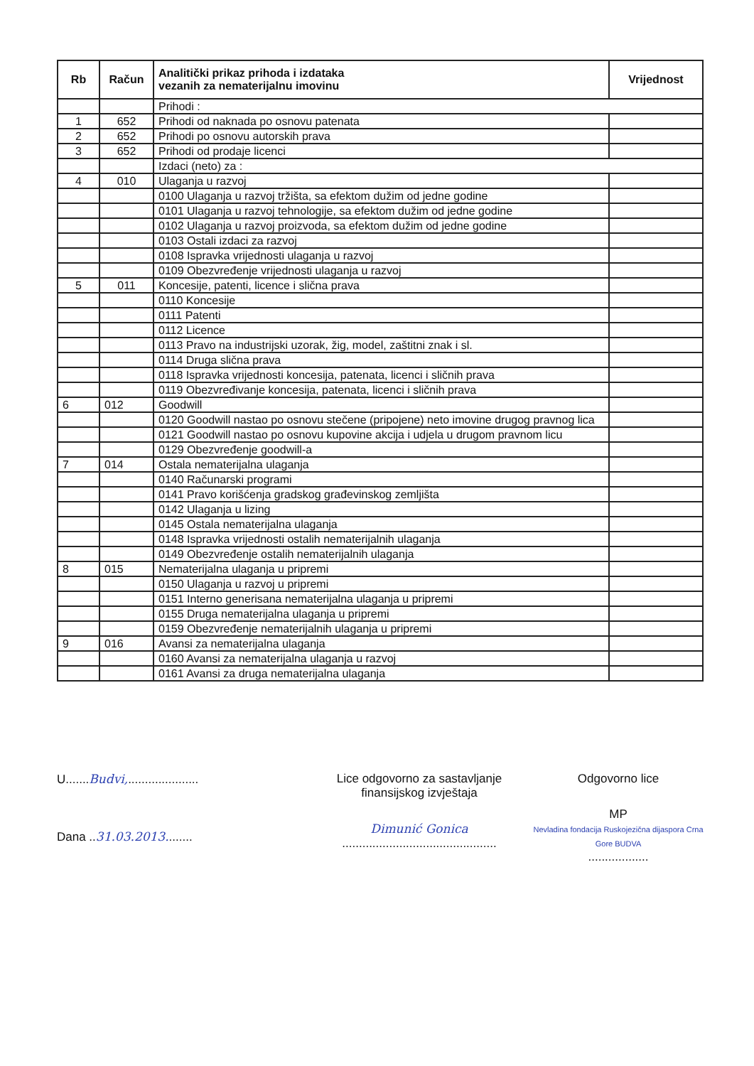| Rb | Račun | Analitički prikaz prihoda i izdataka vezanih za nematerijalnu imovinu | Vrijednost |
| --- | --- | --- | --- |
| | | Prihodi : | |
| 1 | 652 | Prihodi od naknada po osnovu patenata | |
| 2 | 652 | Prihodi po osnovu autorskih prava | |
| 3 | 652 | Prihodi od prodaje licenci | |
| | | Izdaci (neto) za : | |
| 4 | 010 | Ulaganja u razvoj | |
| | | 0100 Ulaganja u razvoj tržišta, sa efektom dužim od jedne godine | |
| | | 0101 Ulaganja u razvoj tehnologije, sa efektom dužim od jedne godine | |
| | | 0102 Ulaganja u razvoj proizvoda, sa efektom dužim od jedne godine | |
| | | 0103 Ostali izdaci za razvoj | |
| | | 0108 Ispravka vrijednosti ulaganja u razvoj | |
| | | 0109 Obezvređenje vrijednosti ulaganja u razvoj | |
| 5 | 011 | Koncesije, patenti, licence i slična prava | |
| | | 0110 Koncesije | |
| | | 0111 Patenti | |
| | | 0112 Licence | |
| | | 0113 Pravo na industrijski uzorak, žig, model, zaštitni znak i sl. | |
| | | 0114 Druga slična prava | |
| | | 0118 Ispravka vrijednosti koncesija, patenata, licenci i sličnih prava | |
| | | 0119 Obezvređivanje koncesija, patenata, licenci i sličnih prava | |
| 6 | 012 | Goodwill | |
| | | 0120 Goodwill nastao po osnovu stečene (pripojene) neto imovine drugog pravnog lica | |
| | | 0121 Goodwill nastao po osnovu kupovine akcija i udjela u drugom pravnom licu | |
| | | 0129 Obezvređenje goodwill-a | |
| 7 | 014 | Ostala nematerijalna ulaganja | |
| | | 0140 Računarski programi | |
| | | 0141 Pravo korišćenja gradskog građevinskog zemljišta | |
| | | 0142 Ulaganja u lizing | |
| | | 0145 Ostala nematerijalna ulaganja | |
| | | 0148 Ispravka vrijednosti ostalih nematerijalnih ulaganja | |
| | | 0149 Obezvređenje ostalih nematerijalnih ulaganja | |
| 8 | 015 | Nematerijalna ulaganja u pripremi | |
| | | 0150 Ulaganja u razvoj u pripremi | |
| | | 0151 Interno generisana nematerijalna ulaganja u pripremi | |
| | | 0155 Druga nematerijalna ulaganja u pripremi | |
| | | 0159 Obezvređenje nematerijalnih ulaganja u pripremi | |
| 9 | 016 | Avansi za nematerijalna ulaganja | |
| | | 0160 Avansi za nematerijalna ulaganja u razvoj | |
| | | 0161 Avansi za druga nematerijalna ulaganja | |
U.......Budvi,.....................
Dana ..31.03.2013........
Lice odgovorno za sastavljanje
finansijskog izvještaja
Dimunić Gonica
..............................................
Odgovorno lice
MP
Nevladina fondacija Ruskojezična dijaspora Crna Gore BUDVA
..................